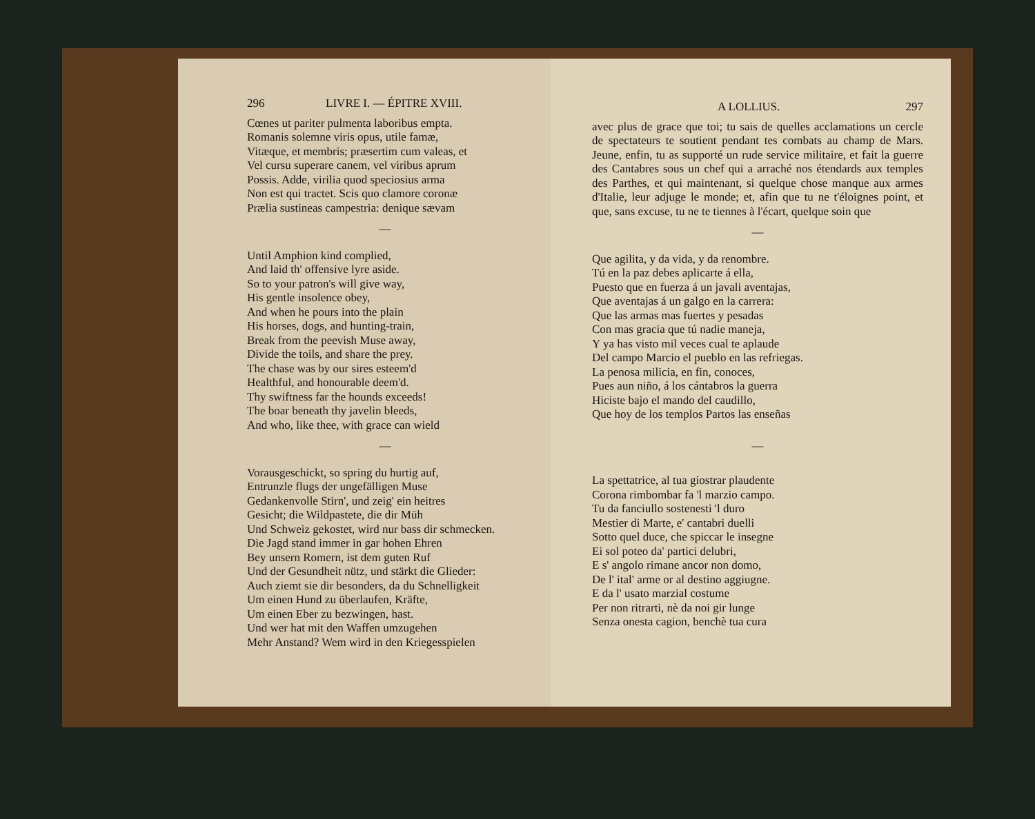296 LIVRE I. — ÉPITRE XVIII.
Cœnes ut pariter pulmenta laboribus empta.
Romanis solemne viris opus, utile famæ,
Vitæque, et membris; præsertim cum valeas, et
Vel cursu superare canem, vel viribus aprum
Possis. Adde, virilia quod speciosius arma
Non est qui tractet. Scis quo clamore coronæ
Prælia sustineas campestria: denique sævam
—
Until Amphion kind complied,
And laid th' offensive lyre aside.
So to your patron's will give way,
His gentle insolence obey,
And when he pours into the plain
His horses, dogs, and hunting-train,
Break from the peevish Muse away,
Divide the toils, and share the prey.
The chase was by our sires esteem'd
Healthful, and honourable deem'd.
Thy swiftness far the hounds exceeds!
The boar beneath thy javelin bleeds,
And who, like thee, with grace can wield
—
Vorausgeschickt, so spring du hurtig auf,
Entrunzle flugs der ungefälligen Muse
Gedankenvolle Stirn', und zeig' ein heitres
Gesicht; die Wildpastete, die dir Müh
Und Schweiz gekostet, wird nur bass dir schmecken.
Die Jagd stand immer in gar hohen Ehren
Bey unsern Romern, ist dem guten Ruf
Und der Gesundheit nütz, und stärkt die Glieder:
Auch ziemt sie dir besonders, da du Schnelligkeit
Um einen Hund zu überlaufen, Kräfte,
Um einen Eber zu bezwingen, hast.
Und wer hat mit den Waffen umzugehen
Mehr Anstand? Wem wird in den Kriegesspielen
A LOLLIUS. 297
avec plus de grace que toi; tu sais de quelles acclamations un cercle de spectateurs te soutient pendant tes combats au champ de Mars. Jeune, enfin, tu as supporté un rude service militaire, et fait la guerre des Cantabres sous un chef qui a arraché nos étendards aux temples des Parthes, et qui maintenant, si quelque chose manque aux armes d'Italie, leur adjuge le monde; et, afin que tu ne t'éloignes point, et que, sans excuse, tu ne te tiennes à l'écart, quelque soin que
—
Que agilita, y da vida, y da renombre.
Tú en la paz debes aplicarte á ella,
Puesto que en fuerza á un javali aventajas,
Que aventajas á un galgo en la carrera:
Que las armas mas fuertes y pesadas
Con mas gracia que tú nadie maneja,
Y ya has visto mil veces cual te aplaude
Del campo Marcio el pueblo en las refriegas.
La penosa milicia, en fin, conoces,
Pues aun niño, á los cántabros la guerra
Hiciste bajo el mando del caudillo,
Que hoy de los templos Partos las enseñas
—
La spettatrice, al tua giostrar plaudente
Corona rimbombar fa 'l marzio campo.
Tu da fanciullo sostenesti 'l duro
Mestier di Marte, e' cantabri duelli
Sotto quel duce, che spiccar le insegne
Ei sol poteo da' partici delubri,
E s' angolo rimane ancor non domo,
De l' ital' arme or al destino aggiugne.
E da l' usato marzial costume
Per non ritrarti, nè da noi gir lunge
Senza onesta cagion, benchè tua cura